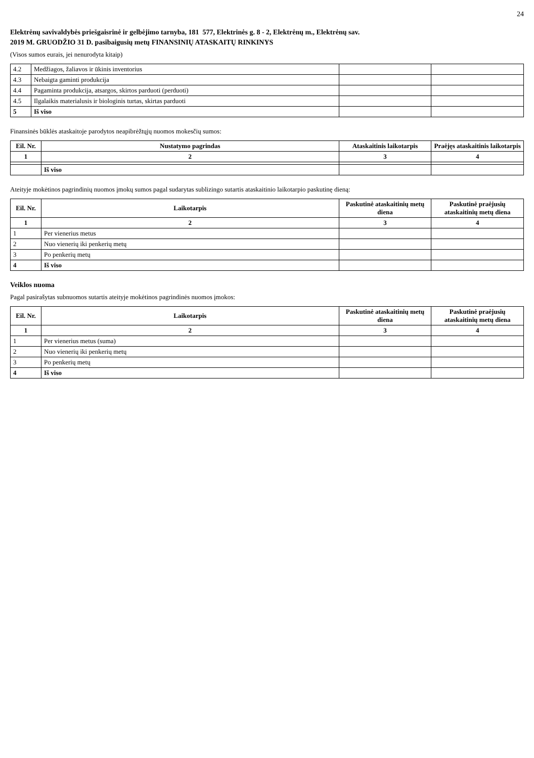24
Elektrėnų savivaldybės priešgaisrinė ir gelbėjimo tarnyba, 181 577, Elektrinės g. 8 - 2, Elektrėnų m., Elektrėnų sav.
2019 M. GRUODŽIO 31 D. pasibaigusių metų FINANSINIŲ ATASKAITŲ RINKINYS
(Visos sumos eurais, jei nenurodyta kitaip)
| 4.2 | Medžiagos, žaliavos ir ūkinis inventorius | | |
| 4.3 | Nebaigta gaminti produkcija | | |
| 4.4 | Pagaminta produkcija, atsargos, skirtos parduoti (perduoti) | | |
| 4.5 | Ilgalaikis materialusis ir biologinis turtas, skirtas parduoti | | |
| 5 | Iš viso | | |
Finansinės būklės ataskaitoje parodytos neapibrėžtųjų nuomos mokesčių sumos:
| Eil. Nr. | Nustatymo pagrindas | Ataskaitinis laikotarpis | Praėjęs ataskaitinis laikotarpis |
| --- | --- | --- | --- |
| 1 | 2 | 3 | 4 |
| | Iš viso | | |
Ateityje mokėtinos pagrindinių nuomos įmokų sumos pagal sudarytas sublizingo sutartis ataskaitinio laikotarpio paskutinę dieną:
| Eil. Nr. | Laikotarpis | Paskutinė ataskaitinių metų diena | Paskutinė praėjusių ataskaitinių metų diena |
| --- | --- | --- | --- |
| 1 | 2 | 3 | 4 |
| 1 | Per vienerius metus | | |
| 2 | Nuo vienerių iki penkerių metų | | |
| 3 | Po penkerių metų | | |
| 4 | Iš viso | | |
Veiklos nuoma
Pagal pasirašytas subnuomos sutartis ateityje mokėtinos pagrindinės nuomos įmokos:
| Eil. Nr. | Laikotarpis | Paskutinė ataskaitinių metų diena | Paskutinė praėjusių ataskaitinių metų diena |
| --- | --- | --- | --- |
| 1 | 2 | 3 | 4 |
| 1 | Per vienerius metus (suma) | | |
| 2 | Nuo vienerių iki penkerių metų | | |
| 3 | Po penkerių metų | | |
| 4 | Iš viso | | |